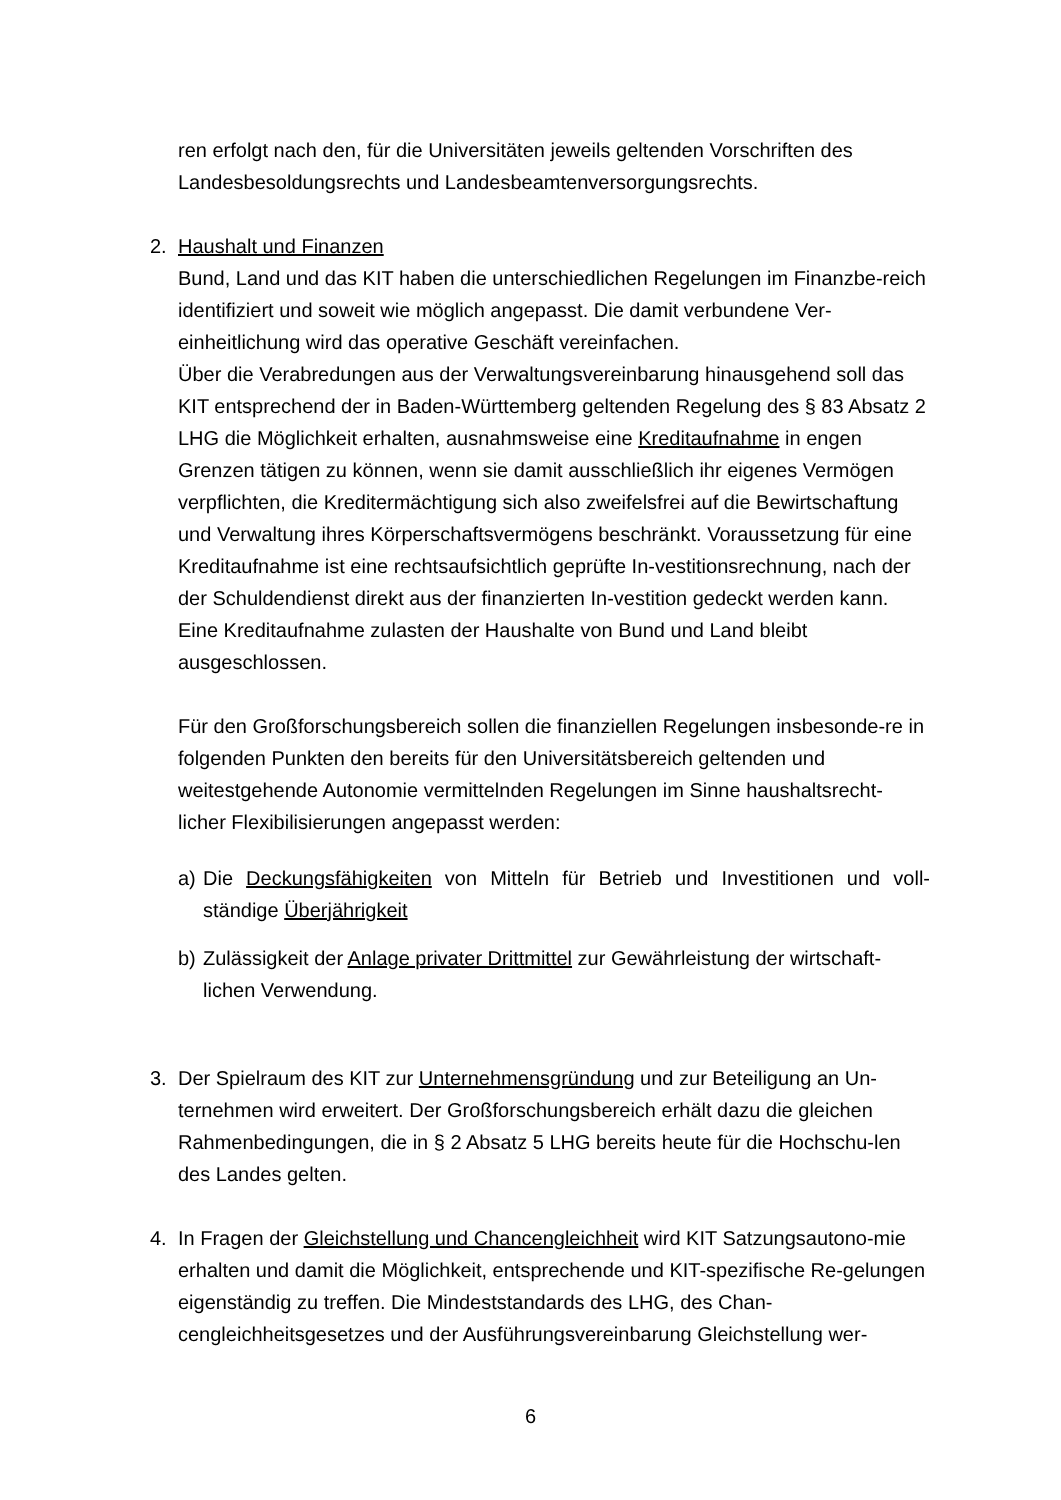ren erfolgt nach den, für die Universitäten jeweils geltenden Vorschriften des Landesbesoldungsrechts und Landesbeamtenversorgungsrechts.
2. Haushalt und Finanzen
Bund, Land und das KIT haben die unterschiedlichen Regelungen im Finanzbe-reich identifiziert und soweit wie möglich angepasst. Die damit verbundene Ver-einheitlichung wird das operative Geschäft vereinfachen.
Über die Verabredungen aus der Verwaltungsvereinbarung hinausgehend soll das KIT entsprechend der in Baden-Württemberg geltenden Regelung des § 83 Absatz 2 LHG die Möglichkeit erhalten, ausnahmsweise eine Kreditaufnahme in engen Grenzen tätigen zu können, wenn sie damit ausschließlich ihr eigenes Vermögen verpflichten, die Kreditermächtigung sich also zweifelsfrei auf die Bewirtschaftung und Verwaltung ihres Körperschaftsvermögens beschränkt. Voraussetzung für eine Kreditaufnahme ist eine rechtsaufsichtlich geprüfte In-vestitionsrechnung, nach der der Schuldendienst direkt aus der finanzierten In-vestition gedeckt werden kann. Eine Kreditaufnahme zulasten der Haushalte von Bund und Land bleibt ausgeschlossen.
Für den Großforschungsbereich sollen die finanziellen Regelungen insbesonde-re in folgenden Punkten den bereits für den Universitätsbereich geltenden und weitestgehende Autonomie vermittelnden Regelungen im Sinne haushaltsrecht-licher Flexibilisierungen angepasst werden:
a) Die Deckungsfähigkeiten von Mitteln für Betrieb und Investitionen und voll-ständige Überjährigkeit
b) Zulässigkeit der Anlage privater Drittmittel zur Gewährleistung der wirtschaft-lichen Verwendung.
3. Der Spielraum des KIT zur Unternehmensgründung und zur Beteiligung an Un-ternehmen wird erweitert. Der Großforschungsbereich erhält dazu die gleichen Rahmenbedingungen, die in § 2 Absatz 5 LHG bereits heute für die Hochschu-len des Landes gelten.
4. In Fragen der Gleichstellung und Chancengleichheit wird KIT Satzungsautono-mie erhalten und damit die Möglichkeit, entsprechende und KIT-spezifische Re-gelungen eigenständig zu treffen. Die Mindeststandards des LHG, des Chan-cengleichheitsgesetzes und der Ausführungsvereinbarung Gleichstellung wer-
6